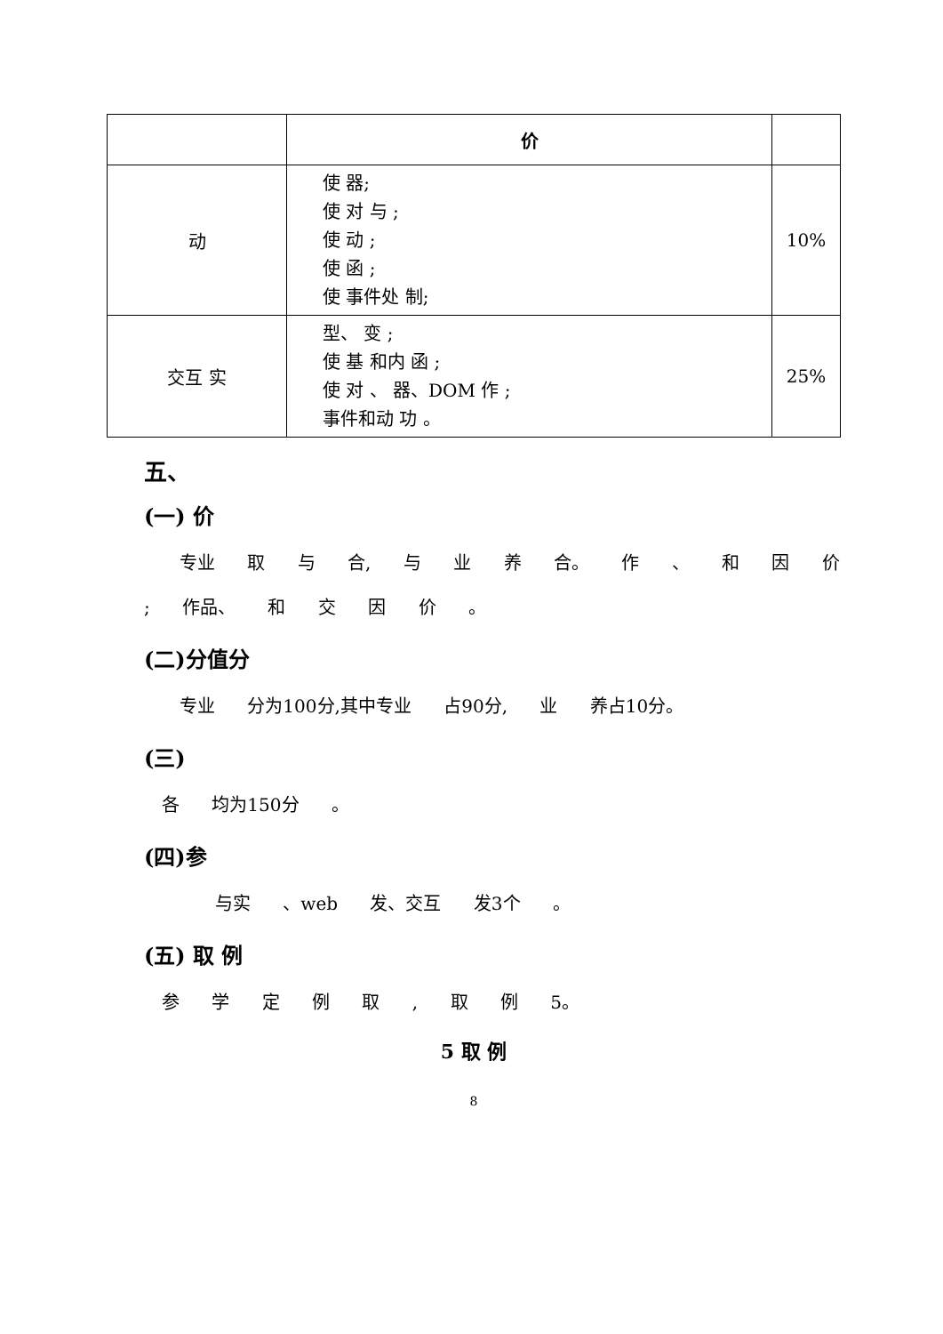| | 价 | |
| --- | --- | --- |
| 动 | 使 器; 使 对 与 ; 使 动 ; 使 函 ; 使 事件处 制; | 10% |
| 交互 实 | 型、 变 ; 使 基 和内 函 ; 使 对 、 器、DOM 作 ; 事件和动 功 。 | 25% |
五、
(一) 价
　　专业 取 与 合, 与 业 养 合。 作 、 和 因 价 ; 作品、 和 交 因 价 。
(二)分值分
　　专业 分为100分,其中专业 占90分, 业 养占10分。
(三)
　各 均为150分 。
(四)参
　　　　与实 、web 发、交互 发3个 。
(五) 取 例
　参 学 定 例 取 , 取 例 5。
5 取 例
8